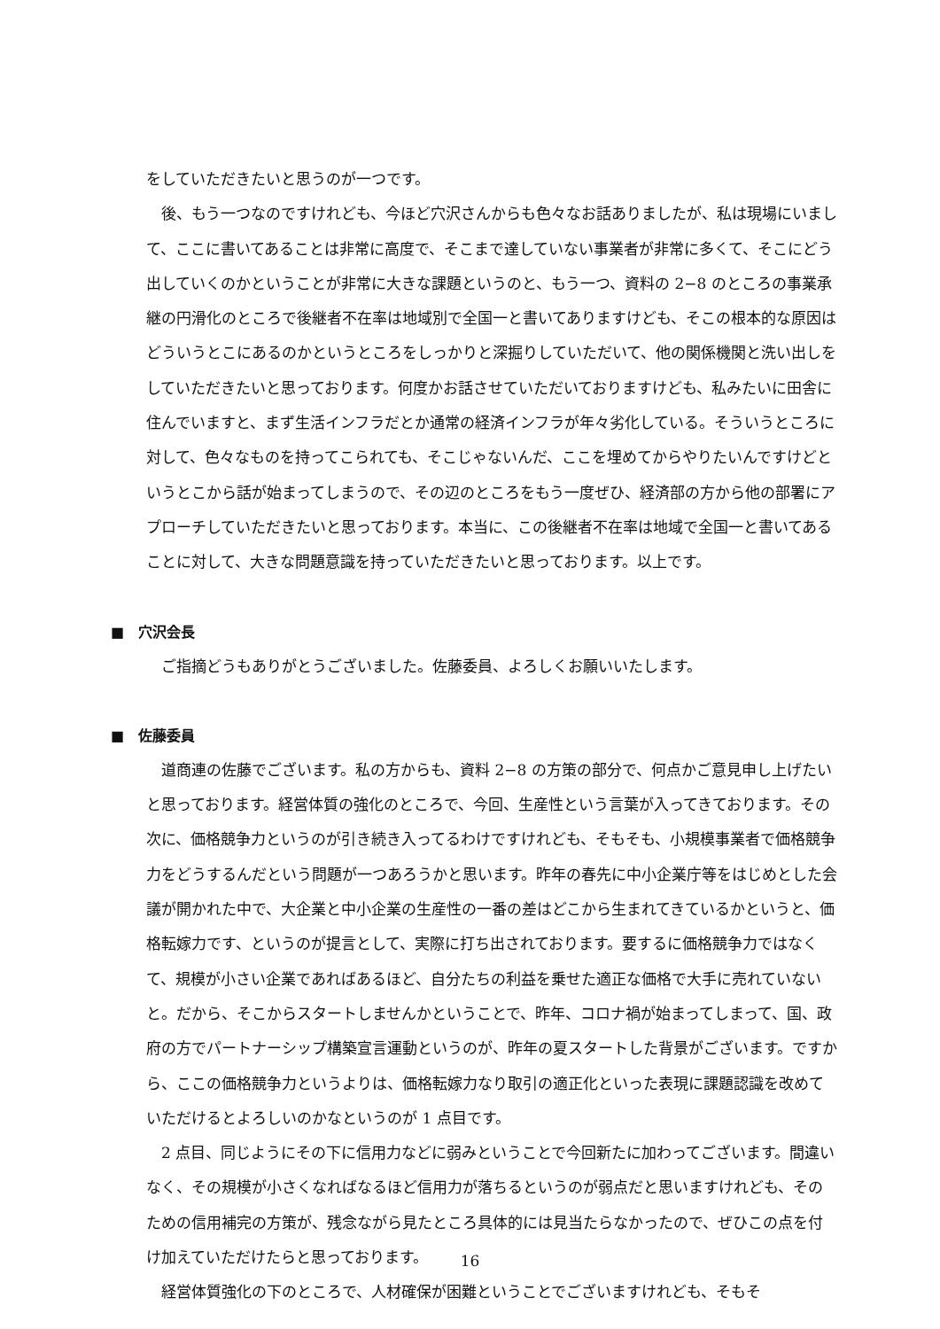をしていただきたいと思うのが一つです。
　後、もう一つなのですけれども、今ほど穴沢さんからも色々なお話ありましたが、私は現場にいまして、ここに書いてあることは非常に高度で、そこまで達していない事業者が非常に多くて、そこにどう出していくのかということが非常に大きな課題というのと、もう一つ、資料の 2−8 のところの事業承継の円滑化のところで後継者不在率は地域別で全国一と書いてありますけども、そこの根本的な原因はどういうとこにあるのかというところをしっかりと深掘りしていただいて、他の関係機関と洗い出しをしていただきたいと思っております。何度かお話させていただいておりますけども、私みたいに田舎に住んでいますと、まず生活インフラだとか通常の経済インフラが年々劣化している。そういうところに対して、色々なものを持ってこられても、そこじゃないんだ、ここを埋めてからやりたいんですけどというとこから話が始まってしまうので、その辺のところをもう一度ぜひ、経済部の方から他の部署にアプローチしていただきたいと思っております。本当に、この後継者不在率は地域で全国一と書いてあることに対して、大きな問題意識を持っていただきたいと思っております。以上です。
■　穴沢会長
　ご指摘どうもありがとうございました。佐藤委員、よろしくお願いいたします。
■　佐藤委員
　道商連の佐藤でございます。私の方からも、資料 2−8 の方策の部分で、何点かご意見申し上げたいと思っております。経営体質の強化のところで、今回、生産性という言葉が入ってきております。その次に、価格競争力というのが引き続き入ってるわけですけれども、そもそも、小規模事業者で価格競争力をどうするんだという問題が一つあろうかと思います。昨年の春先に中小企業庁等をはじめとした会議が開かれた中で、大企業と中小企業の生産性の一番の差はどこから生まれてきているかというと、価格転嫁力です、というのが提言として、実際に打ち出されております。要するに価格競争力ではなくて、規模が小さい企業であればあるほど、自分たちの利益を乗せた適正な価格で大手に売れていないと。だから、そこからスタートしませんかということで、昨年、コロナ禍が始まってしまって、国、政府の方でパートナーシップ構築宣言運動というのが、昨年の夏スタートした背景がございます。ですから、ここの価格競争力というよりは、価格転嫁力なり取引の適正化といった表現に課題認識を改めていただけるとよろしいのかなというのが 1 点目です。
　2 点目、同じようにその下に信用力などに弱みということで今回新たに加わってございます。間違いなく、その規模が小さくなればなるほど信用力が落ちるというのが弱点だと思いますけれども、そのための信用補完の方策が、残念ながら見たところ具体的には見当たらなかったので、ぜひこの点を付け加えていただけたらと思っております。
　経営体質強化の下のところで、人材確保が困難ということでございますけれども、そもそ
16